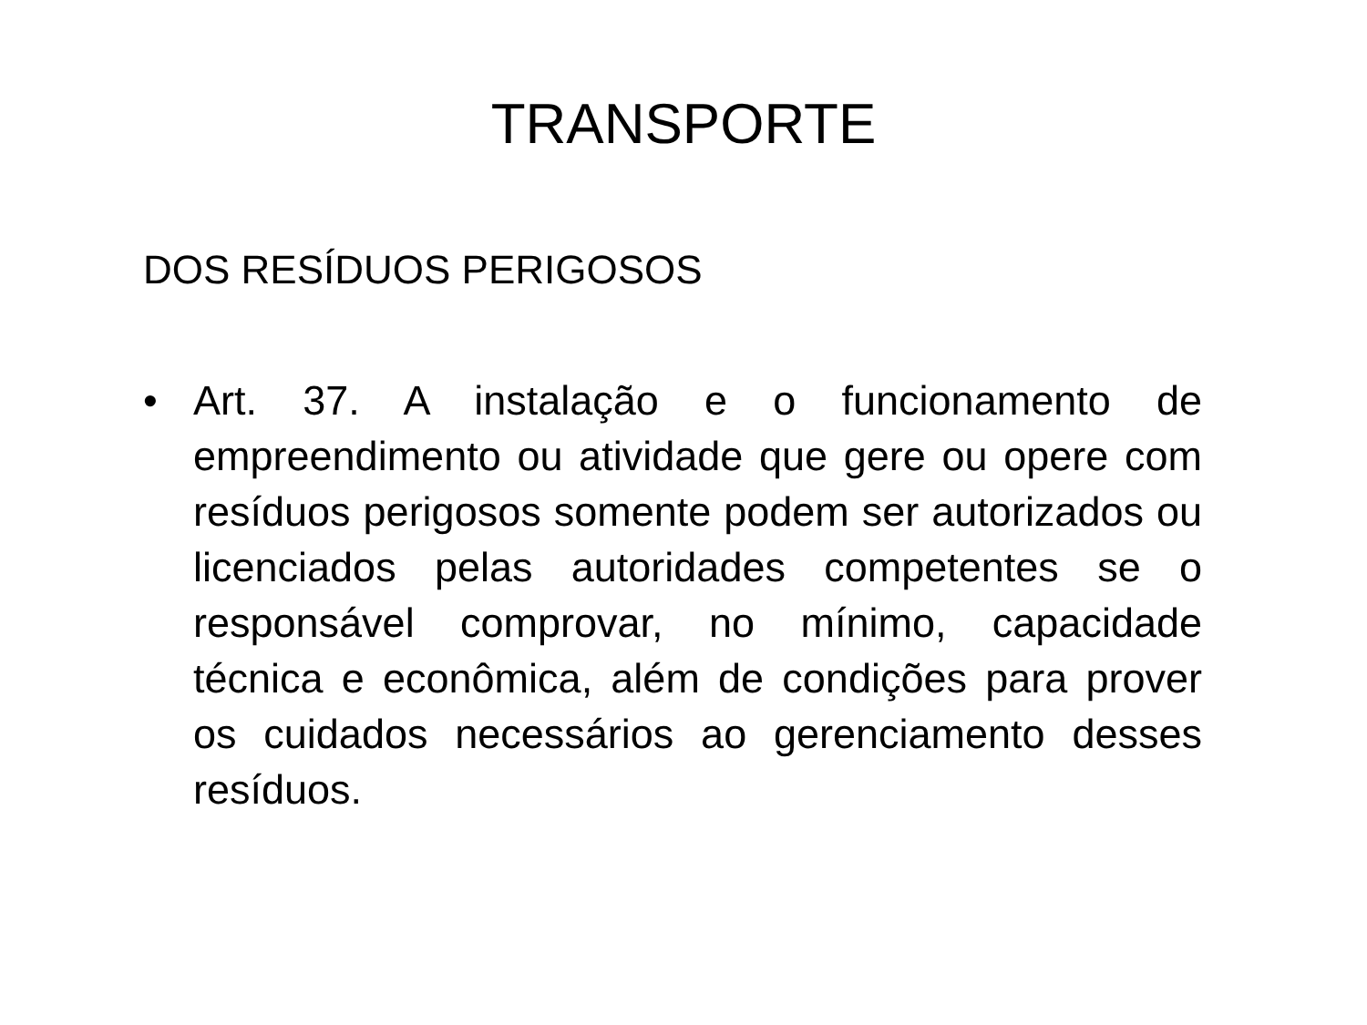TRANSPORTE
DOS RESÍDUOS PERIGOSOS
• Art. 37. A instalação e o funcionamento de empreendimento ou atividade que gere ou opere com resíduos perigosos somente podem ser autorizados ou licenciados pelas autoridades competentes se o responsável comprovar, no mínimo, capacidade técnica e econômica, além de condições para prover os cuidados necessários ao gerenciamento desses resíduos.